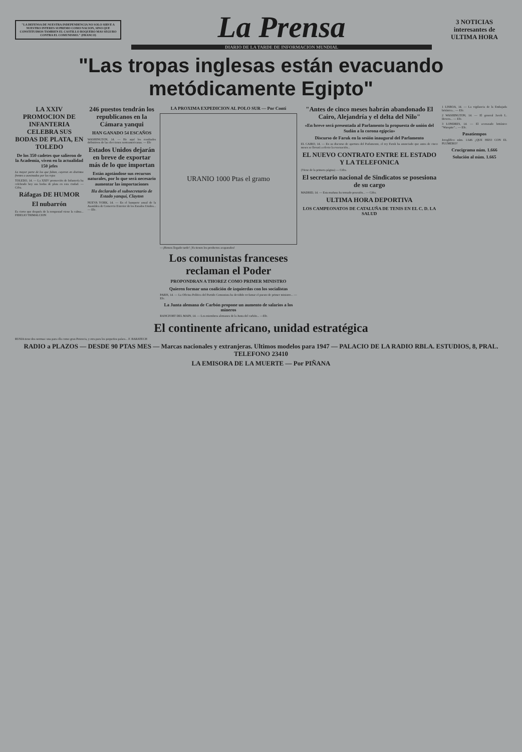"LA DEFENSA DE NUESTRA INDEPENDENCIA NO SOLO SIRVE A NUESTRO INTERES SUPREMO COMO NACION, SINO QUE CONSTITUIMOS TAMBIEN EL CASTILLO ROQUERO MAS SEGURO CONTRA EL COMUNISMO." (FRANCO)
La Prensa
DIARIO DE LA TARDE DE INFORMACION MUNDIAL
3 NOTICIAS interesantes de ULTIMA HORA
"Las tropas inglesas están evacuando metódicamente Egipto"
LA XXIV PROMOCION DE INFANTERIA CELEBRA SUS BODAS DE PLATA, EN TOLEDO
De los 350 cadetes que salieron de la Academia, viven en la actualidad 150 jefes
La mayor parte de los que faltan, cayeron en distintos frentes o asesinados por los rojos
TOLEDO, 14. — La XXIV promoción de Infantería ha celebrado hoy sus bodas de plata en esta ciudad. — Cifra.
Ráfagas DE HUMOR
El nubarrón
Es cierto que después de la tempestad viene la calma... FIDELIO TRIMALCION
246 puestos tendrán los republicanos en la Cámara yanqui
HAN GANADO 54 ESCAÑOS
WASHINGTON, 14. — He aquí los resultados definitivos de las elecciones norteamericanas. — Efe
Estados Unidos dejarán en breve de exportar más de lo que importan
Están agotándose sus recursos naturales, por lo que será necesario aumentar las importaciones
Ha declarado el subsecretario de Estado yanqui, Clayton
NUEVA YORK, 14. — En el banquete anual de la Asamblea de Comercio Exterior de los Estados Unidos... — Efe.
LA PROXIMA EXPEDICION AL POLO SUR — Por Conti
URANIO 1000 Ptas el gramo
—¡Hemos llegado tarde! ¡Ya tienen los productos acaparados!
Los comunistas franceses reclaman el Poder
PROPONDRAN A THOREZ COMO PRIMER MINISTRO
Quieren formar una coalición de izquierdas con los socialistas
PARIS, 14. — La Oficina Política del Partido Comunista ha decidido reclamar el puesto de primer ministro... — Efe.
La Junta alemana de Carbón propone un aumento de salarios a los mineros
RANCFORT DEL MAIN, 14. — Los miembros alemanes de la Junta del carbón... —Efe.
"Antes de cinco meses habrán abandonado El Cairo, Alejandría y el delta del Nilo"
«En breve será presentada al Parlamento la propuesta de unión del Sudán a la corona egipcia»
Discurso de Faruk en la sesión inaugural del Parlamento
EL CAIRO, 14. — En su discurso de apertura del Parlamento, el rey Faruk ha anunciado que antes de cinco meses se llevará a efecto la evacuación...
EL NUEVO CONTRATO ENTRE EL ESTADO Y LA TELEFONICA
(Viene de la primera página) — Cifra.
El secretario nacional de Sindicatos se posesiona de su cargo
MADRID, 14. — Esta mañana ha tomado posesión... — Cifra.
ULTIMA HORA DEPORTIVA
LOS CAMPEONATOS DE CATALUÑA DE TENIS EN EL C. D. LA SALUD
1 LISBOA, 14. — La vigilancia de la Embajada británica... — Efe.
2 WASHINGTON, 14. — El general Jacob L. Devers... — Efe.
3 LONDRES, 14. — El acorazado británico "Warspite"... — Efe.
Pasatiempos
Jeroglífico núm. 1.646 ¿QUE HIZO CON EL PLUMERO?
Crucigrama núm. 1.666
Solución al núm. 1.665
El continente africano, unidad estratégica
RUSIA tiene dos normas: una para ella como gran Potencia, y otra para los pequeños países... F. BARATECH
RADIO a PLAZOS — DESDE 90 PTAS MES — Marcas nacionales y extranjeras. Ultimos modelos para 1947 — PALACIO DE LA RADIO RBLA. ESTUDIOS, 8, PRAL. TELEFONO 23410
LA EMISORA DE LA MUERTE — Por PIÑANA